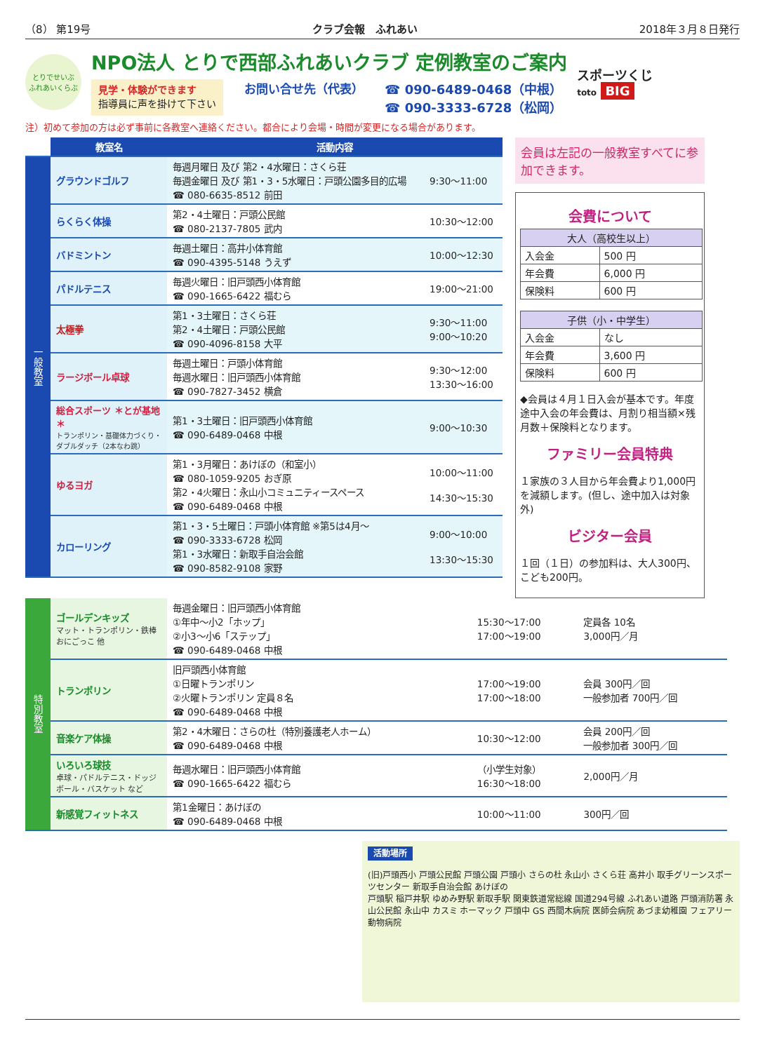（8） 第19号 クラブ会報　ふれあい 2018年３月８日発行
とりでせいぶ
ふれあいくらぶ
NPO法人 とりで西部ふれあいクラブ 定例教室のご案内
見学・体験ができます
指導員に声を掛けて下さい
お問い合せ先（代表） ☎ 090-6489-0468（中根）
☎ 090-3333-6728（松岡）
スポーツくじ
toto BIG
注）初めて参加の方は必ず事前に各教室へ連絡ください。都合により会場・時間が変更になる場合があります。
| | 教室名 | 活動内容 | |
| 一般教室 | グラウンドゴルフ | 毎週月曜日 及び 第2・4水曜日：さくら荘 毎週金曜日 及び 第1・3・5水曜日：戸頭公園多目的広場 ☎ 080-6635-8512 前田 | 9:30～11:00 |
| | らくらく体操 | 第2・4土曜日：戸頭公民館 ☎ 080-2137-7805 武内 | 10:30～12:00 |
| | バドミントン | 毎週土曜日：高井小体育館 ☎ 090-4395-5148 うえず | 10:00～12:30 |
| | パドルテニス | 毎週火曜日：旧戸頭西小体育館 ☎ 090-1665-6422 福むら | 19:00～21:00 |
| | 太極拳 | 第1・3土曜日：さくら荘 第2・4土曜日：戸頭公民館 ☎ 090-4096-8158 大平 | 9:30～11:00 9:00～10:20 |
| | ラージボール卓球 | 毎週土曜日：戸頭小体育館 毎週水曜日：旧戸頭西小体育館 ☎ 090-7827-3452 横倉 | 9:30～12:00 13:30～16:00 |
| | 総合スポーツ ＊とが基地＊ トランポリン・基礎体力づくり・ダブルダッチ（2本なわ跳） | 第1・3土曜日：旧戸頭西小体育館 ☎ 090-6489-0468 中根 | 9:00～10:30 |
| | ゆるヨガ | 第1・3月曜日：あけぼの（和室小） ☎ 080-1059-9205 おぎ原 第2・4火曜日：永山小コミュニティースペース ☎ 090-6489-0468 中根 | 10:00～11:00 14:30～15:30 |
| | カローリング | 第1・3・5土曜日：戸頭小体育館 ※第5は4月～ ☎ 090-3333-6728 松岡 第1・3水曜日：新取手自治会館 ☎ 090-8582-9108 家野 | 9:00～10:00 13:30～15:30 |
会員は左記の一般教室すべてに参加できます。
会費について
| 大人（高校生以上） | |
| --- | --- |
| 入会金 | 500 円 |
| 年会費 | 6,000 円 |
| 保険料 | 600 円 |
| 子供（小・中学生） | |
| --- | --- |
| 入会金 | なし |
| 年会費 | 3,600 円 |
| 保険料 | 600 円 |
◆会員は４月１日入会が基本です。年度途中入会の年会費は、月割り相当額×残月数＋保険料となります。
ファミリー会員特典
１家族の３人目から年会費より1,000円を減額します。(但し、途中加入は対象外)
ビジター会員
１回（１日）の参加料は、大人300円、こども200円。
| 特別教室 | ゴールデンキッズ マット・トランポリン・鉄棒 おにごっこ 他 | 毎週金曜日：旧戸頭西小体育館 ①年中～小2「ホップ」 ②小3～小6「ステップ」 ☎ 090-6489-0468 中根 | 15:30～17:00 17:00～19:00 | 定員各 10名 3,000円／月 |
| | トランポリン | 旧戸頭西小体育館 ①日曜トランポリン ②火曜トランポリン 定員８名 ☎ 090-6489-0468 中根 | 17:00～19:00 17:00～18:00 | 会員 300円／回 一般参加者 700円／回 |
| | 音楽ケア体操 | 第2・4木曜日：さらの杜（特別養護老人ホーム） ☎ 090-6489-0468 中根 | 10:30～12:00 | 会員 200円／回 一般参加者 300円／回 |
| | いろいろ球技 卓球・パドルテニス・ドッジボール・バスケット など | 毎週水曜日：旧戸頭西小体育館 ☎ 090-1665-6422 福むら | （小学生対象） 16:30～18:00 | 2,000円／月 |
| | 新感覚フィットネス | 第1金曜日：あけぼの ☎ 090-6489-0468 中根 | 10:00～11:00 | 300円／回 |
活動場所
(旧)戸頭西小 戸頭公民館 戸頭公園 戸頭小 さらの杜 永山小 さくら荘 高井小 取手グリーンスポーツセンター 新取手自治会館 あけぼの
戸頭駅 稲戸井駅 ゆめみ野駅 新取手駅 関東鉄道常総線 国道294号線 ふれあい道路 戸頭消防署 永山公民館 永山中 カスミ ホーマック 戸頭中 GS 西間木病院 医師会病院 あづま幼稚園 フェアリー動物病院